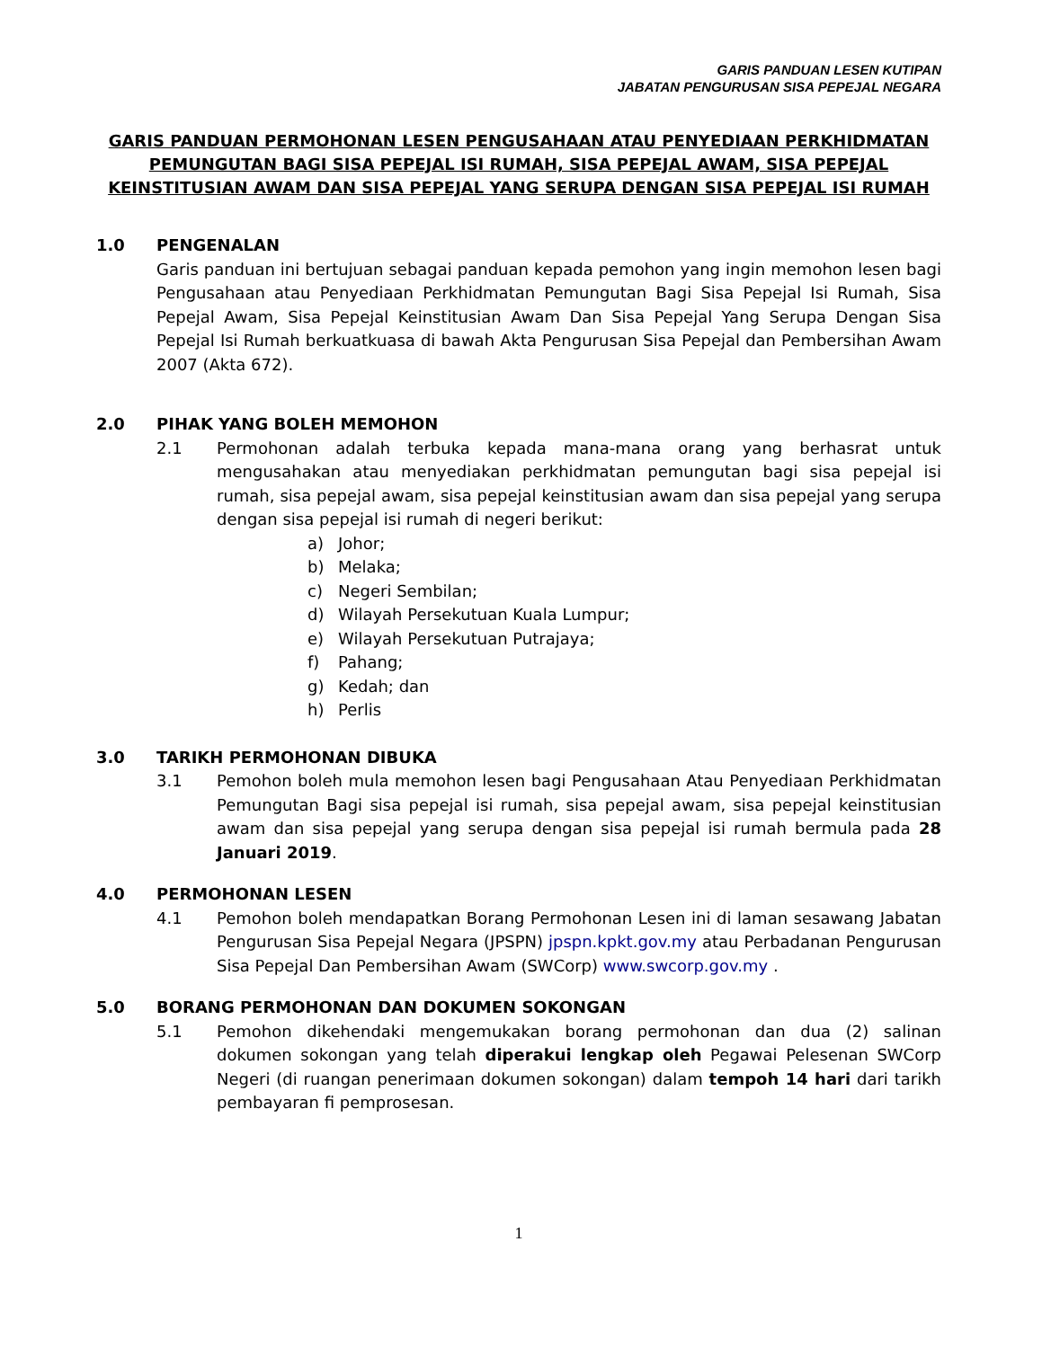GARIS PANDUAN LESEN KUTIPAN
JABATAN PENGURUSAN SISA PEPEJAL NEGARA
GARIS PANDUAN PERMOHONAN LESEN PENGUSAHAAN ATAU PENYEDIAAN PERKHIDMATAN PEMUNGUTAN BAGI SISA PEPEJAL ISI RUMAH, SISA PEPEJAL AWAM, SISA PEPEJAL KEINSTITUSIAN AWAM DAN SISA PEPEJAL YANG SERUPA DENGAN SISA PEPEJAL ISI RUMAH
1.0 PENGENALAN
Garis panduan ini bertujuan sebagai panduan kepada pemohon yang ingin memohon lesen bagi Pengusahaan atau Penyediaan Perkhidmatan Pemungutan Bagi Sisa Pepejal Isi Rumah, Sisa Pepejal Awam, Sisa Pepejal Keinstitusian Awam Dan Sisa Pepejal Yang Serupa Dengan Sisa Pepejal Isi Rumah berkuatkuasa di bawah Akta Pengurusan Sisa Pepejal dan Pembersihan Awam 2007 (Akta 672).
2.0 PIHAK YANG BOLEH MEMOHON
2.1 Permohonan adalah terbuka kepada mana-mana orang yang berhasrat untuk mengusahakan atau menyediakan perkhidmatan pemungutan bagi sisa pepejal isi rumah, sisa pepejal awam, sisa pepejal keinstitusian awam dan sisa pepejal yang serupa dengan sisa pepejal isi rumah di negeri berikut:
a) Johor;
b) Melaka;
c) Negeri Sembilan;
d) Wilayah Persekutuan Kuala Lumpur;
e) Wilayah Persekutuan Putrajaya;
f) Pahang;
g) Kedah; dan
h) Perlis
3.0 TARIKH PERMOHONAN DIBUKA
3.1 Pemohon boleh mula memohon lesen bagi Pengusahaan Atau Penyediaan Perkhidmatan Pemungutan Bagi sisa pepejal isi rumah, sisa pepejal awam, sisa pepejal keinstitusian awam dan sisa pepejal yang serupa dengan sisa pepejal isi rumah bermula pada 28 Januari 2019.
4.0 PERMOHONAN LESEN
4.1 Pemohon boleh mendapatkan Borang Permohonan Lesen ini di laman sesawang Jabatan Pengurusan Sisa Pepejal Negara (JPSPN) jpspn.kpkt.gov.my atau Perbadanan Pengurusan Sisa Pepejal Dan Pembersihan Awam (SWCorp) www.swcorp.gov.my .
5.0 BORANG PERMOHONAN DAN DOKUMEN SOKONGAN
5.1 Pemohon dikehendaki mengemukakan borang permohonan dan dua (2) salinan dokumen sokongan yang telah diperakui lengkap oleh Pegawai Pelesenan SWCorp Negeri (di ruangan penerimaan dokumen sokongan) dalam tempoh 14 hari dari tarikh pembayaran fi pemprosesan.
1